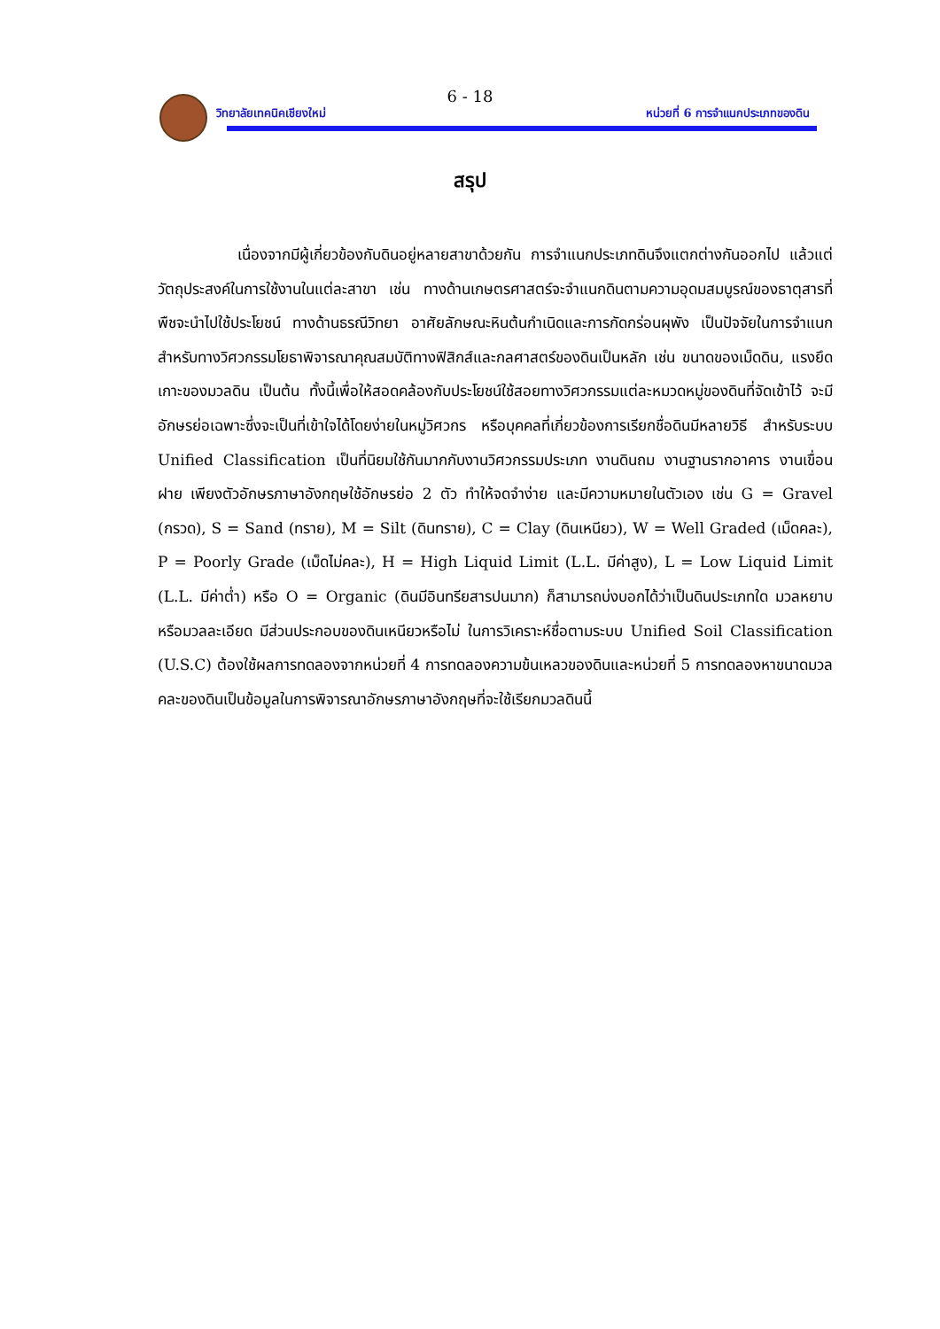6 - 18
วิทยาลัยเทคนิคเชียงใหม่
หน่วยที่ 6 การจำแนกประเภทของดิน
สรุป
เนื่องจากมีผู้เกี่ยวข้องกับดินอยู่หลายสาขาด้วยกัน การจำแนกประเภทดินจึงแตกต่างกันออกไป แล้วแต่วัตถุประสงค์ในการใช้งานในแต่ละสาขา เช่น ทางด้านเกษตรศาสตร์จะจำแนกดินตามความอุดมสมบูรณ์ของธาตุสารที่พืชจะนำไปใช้ประโยชน์ ทางด้านธรณีวิทยา อาศัยลักษณะหินต้นกำเนิดและการกัดกร่อนผุพัง เป็นปัจจัยในการจำแนก สำหรับทางวิศวกรรมโยธาพิจารณาคุณสมบัติทางฟิสิกส์และกลศาสตร์ของดินเป็นหลัก เช่น ขนาดของเม็ดดิน, แรงยึดเกาะของมวลดิน เป็นต้น ทั้งนี้เพื่อให้สอดคล้องกับประโยชน์ใช้สอยทางวิศวกรรมแต่ละหมวดหมู่ของดินที่จัดเข้าไว้ จะมีอักษรย่อเฉพาะซึ่งจะเป็นที่เข้าใจได้โดยง่ายในหมู่วิศวกร หรือบุคคลที่เกี่ยวข้องการเรียกชื่อดินมีหลายวิธี สำหรับระบบ Unified Classification เป็นที่นิยมใช้กันมากกับงานวิศวกรรมประเภท งานดินถม งานฐานรากอาคาร งานเขื่อน ฝาย เพียงตัวอักษรภาษาอังกฤษใช้อักษรย่อ 2 ตัว ทำให้จดจำง่าย และมีความหมายในตัวเอง เช่น G = Gravel (กรวด), S = Sand (ทราย), M = Silt (ดินทราย), C = Clay (ดินเหนียว), W = Well Graded (เม็ดคละ), P = Poorly Grade (เม็ดไม่คละ), H = High Liquid Limit (L.L. มีค่าสูง), L = Low Liquid Limit (L.L. มีค่าต่ำ) หรือ O = Organic (ดินมีอินทรียสารปนมาก) ก็สามารถบ่งบอกได้ว่าเป็นดินประเภทใด มวลหยาบหรือมวลละเอียด มีส่วนประกอบของดินเหนียวหรือไม่ ในการวิเคราะห์ชื่อตามระบบ Unified Soil Classification (U.S.C) ต้องใช้ผลการทดลองจากหน่วยที่ 4 การทดลองความข้นเหลวของดินและหน่วยที่ 5 การทดลองหาขนาดมวลคละของดินเป็นข้อมูลในการพิจารณาอักษรภาษาอังกฤษที่จะใช้เรียกมวลดินนี้